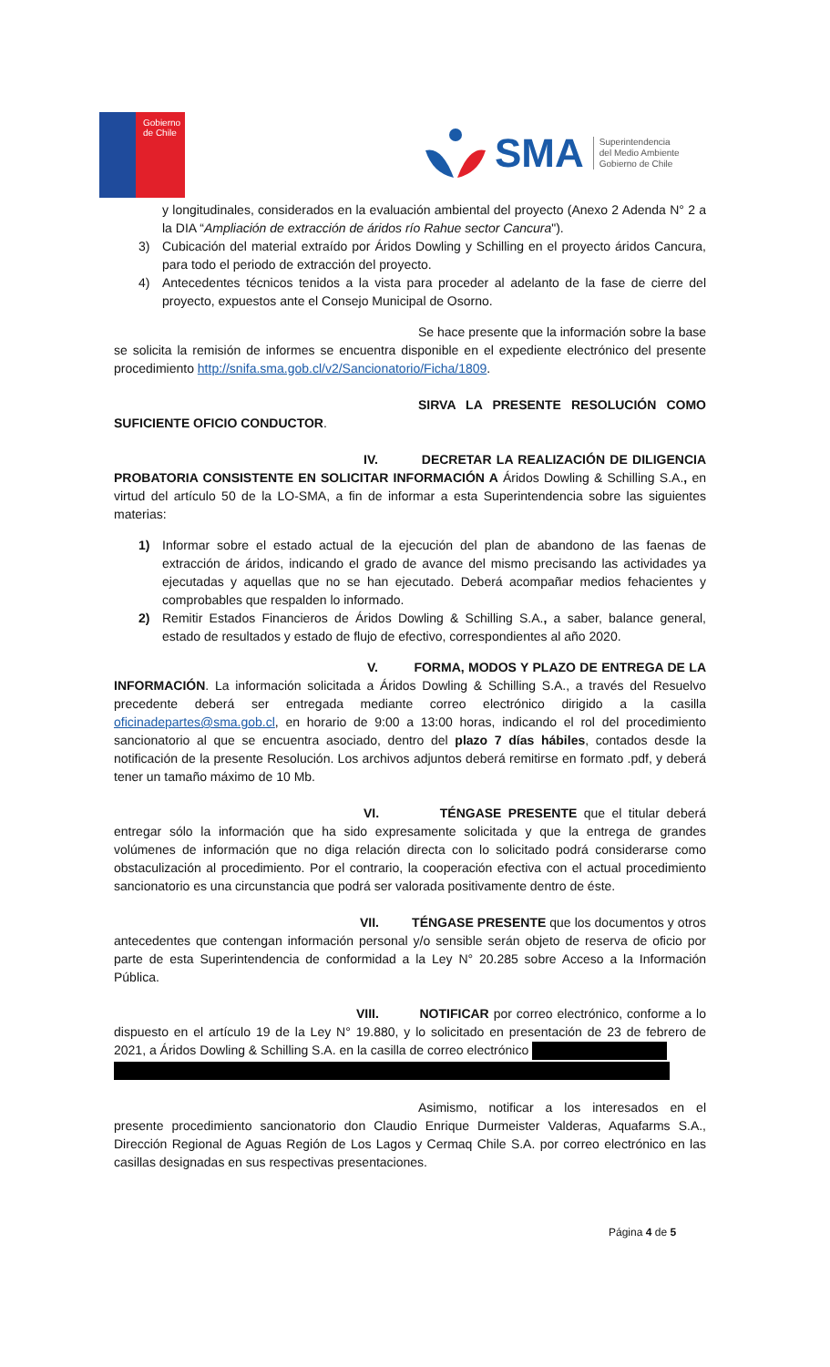Gobierno
de Chile
SMA Superintendencia
del Medio Ambiente
Gobierno de Chile
y longitudinales, considerados en la evaluación ambiental del proyecto (Anexo 2 Adenda N° 2 a la DIA “Ampliación de extracción de áridos río Rahue sector Cancura").
3) Cubicación del material extraído por Áridos Dowling y Schilling en el proyecto áridos Cancura, para todo el periodo de extracción del proyecto.
4) Antecedentes técnicos tenidos a la vista para proceder al adelanto de la fase de cierre del proyecto, expuestos ante el Consejo Municipal de Osorno.
Se hace presente que la información sobre la base se solicita la remisión de informes se encuentra disponible en el expediente electrónico del presente procedimiento http://snifa.sma.gob.cl/v2/Sancionatorio/Ficha/1809.
SIRVA LA PRESENTE RESOLUCIÓN COMO SUFICIENTE OFICIO CONDUCTOR.
IV. DECRETAR LA REALIZACIÓN DE DILIGENCIA PROBATORIA CONSISTENTE EN SOLICITAR INFORMACIÓN A Áridos Dowling & Schilling S.A., en virtud del artículo 50 de la LO-SMA, a fin de informar a esta Superintendencia sobre las siguientes materias:
1) Informar sobre el estado actual de la ejecución del plan de abandono de las faenas de extracción de áridos, indicando el grado de avance del mismo precisando las actividades ya ejecutadas y aquellas que no se han ejecutado. Deberá acompañar medios fehacientes y comprobables que respalden lo informado.
2) Remitir Estados Financieros de Áridos Dowling & Schilling S.A., a saber, balance general, estado de resultados y estado de flujo de efectivo, correspondientes al año 2020.
V. FORMA, MODOS Y PLAZO DE ENTREGA DE LA INFORMACIÓN. La información solicitada a Áridos Dowling & Schilling S.A., a través del Resuelvo precedente deberá ser entregada mediante correo electrónico dirigido a la casilla oficinadepartes@sma.gob.cl, en horario de 9:00 a 13:00 horas, indicando el rol del procedimiento sancionatorio al que se encuentra asociado, dentro del plazo 7 días hábiles, contados desde la notificación de la presente Resolución. Los archivos adjuntos deberá remitirse en formato .pdf, y deberá tener un tamaño máximo de 10 Mb.
VI. TÉNGASE PRESENTE que el titular deberá entregar sólo la información que ha sido expresamente solicitada y que la entrega de grandes volúmenes de información que no diga relación directa con lo solicitado podrá considerarse como obstaculización al procedimiento. Por el contrario, la cooperación efectiva con el actual procedimiento sancionatorio es una circunstancia que podrá ser valorada positivamente dentro de éste.
VII. TÉNGASE PRESENTE que los documentos y otros antecedentes que contengan información personal y/o sensible serán objeto de reserva de oficio por parte de esta Superintendencia de conformidad a la Ley N° 20.285 sobre Acceso a la Información Pública.
VIII. NOTIFICAR por correo electrónico, conforme a lo dispuesto en el artículo 19 de la Ley N° 19.880, y lo solicitado en presentación de 23 de febrero de 2021, a Áridos Dowling & Schilling S.A. en la casilla de correo electrónico
Asimismo, notificar a los interesados en el presente procedimiento sancionatorio don Claudio Enrique Durmeister Valderas, Aquafarms S.A., Dirección Regional de Aguas Región de Los Lagos y Cermaq Chile S.A. por correo electrónico en las casillas designadas en sus respectivas presentaciones.
Página 4 de 5